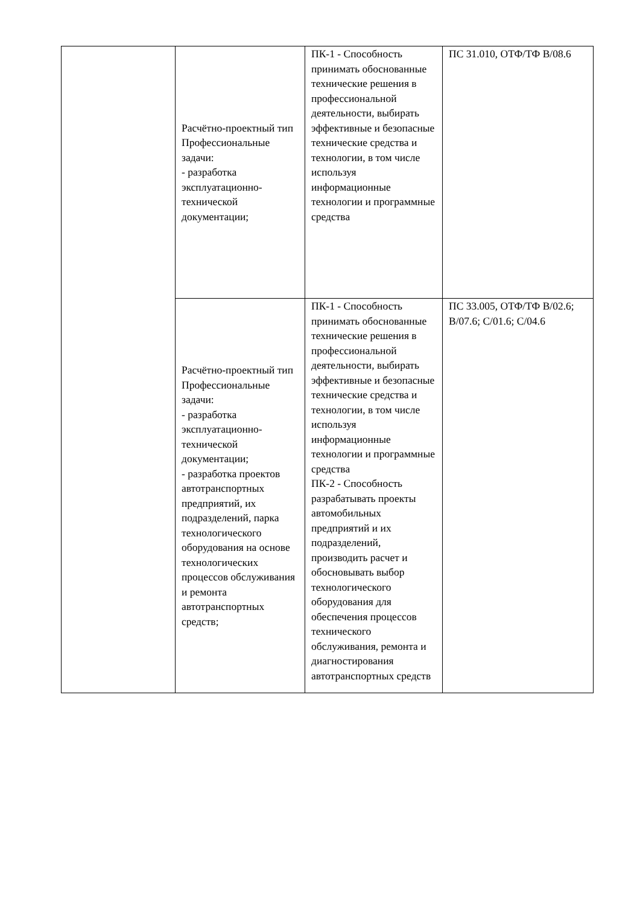| | Расчётно-проектный тип Профессиональные задачи: - разработка эксплуатационно-технической документации; | ПК-1 - Способность принимать обоснованные технические решения в профессиональной деятельности, выбирать эффективные и безопасные технические средства и технологии, в том числе используя информационные технологии и программные средства | ПС 31.010, ОТФ/ТФ В/08.6 |
| | Расчётно-проектный тип Профессиональные задачи: - разработка эксплуатационно-технической документации; - разработка проектов автотранспортных предприятий, их подразделений, парка технологического оборудования на основе технологических процессов обслуживания и ремонта автотранспортных средств; | ПК-1 - Способность принимать обоснованные технические решения в профессиональной деятельности, выбирать эффективные и безопасные технические средства и технологии, в том числе используя информационные технологии и программные средства ПК-2 - Способность разрабатывать проекты автомобильных предприятий и их подразделений, производить расчет и обосновывать выбор технологического оборудования для обеспечения процессов технического обслуживания, ремонта и диагностирования автотранспортных средств | ПС 33.005, ОТФ/ТФ В/02.6; В/07.6; С/01.6; С/04.6 |